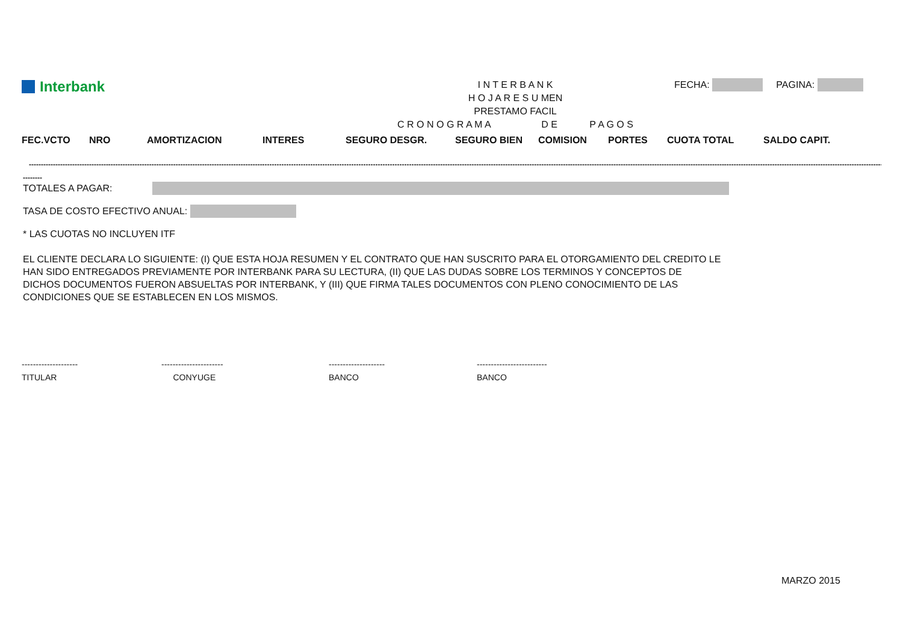Interbank
I N T E R B A N K
H O J A R E S U MEN
PRESTAMO FACIL
C R O N O G R A M A D E P A G O S
FECHA: PAGINA:
| FEC.VCTO | NRO | AMORTIZACION | INTERES | SEGURO DESGR. | SEGURO BIEN | COMISION | PORTES | CUOTA TOTAL | SALDO CAPIT. |
| --- | --- | --- | --- | --- | --- | --- | --- | --- | --- |
--------------------------------------------------------------------------------------------------------------------------------------------------------------------------------------------------------------------------------------------------------------------------------------------------------------------------------------------------------------------
--------
TOTALES A PAGAR:
TASA DE COSTO EFECTIVO ANUAL:
* LAS CUOTAS NO INCLUYEN ITF
EL CLIENTE DECLARA LO SIGUIENTE: (I) QUE ESTA HOJA RESUMEN Y EL CONTRATO QUE HAN SUSCRITO PARA EL OTORGAMIENTO DEL CREDITO LE HAN SIDO ENTREGADOS PREVIAMENTE POR INTERBANK PARA SU LECTURA, (II) QUE LAS DUDAS SOBRE LOS TERMINOS Y CONCEPTOS DE DICHOS DOCUMENTOS FUERON ABSUELTAS POR INTERBANK, Y (III) QUE FIRMA TALES DOCUMENTOS CON PLENO CONOCIMIENTO DE LAS CONDICIONES QUE SE ESTABLECEN EN LOS MISMOS.
--------------------
TITULAR
----------------------
CONYUGE
--------------------
BANCO
-------------------------
BANCO
MARZO 2015